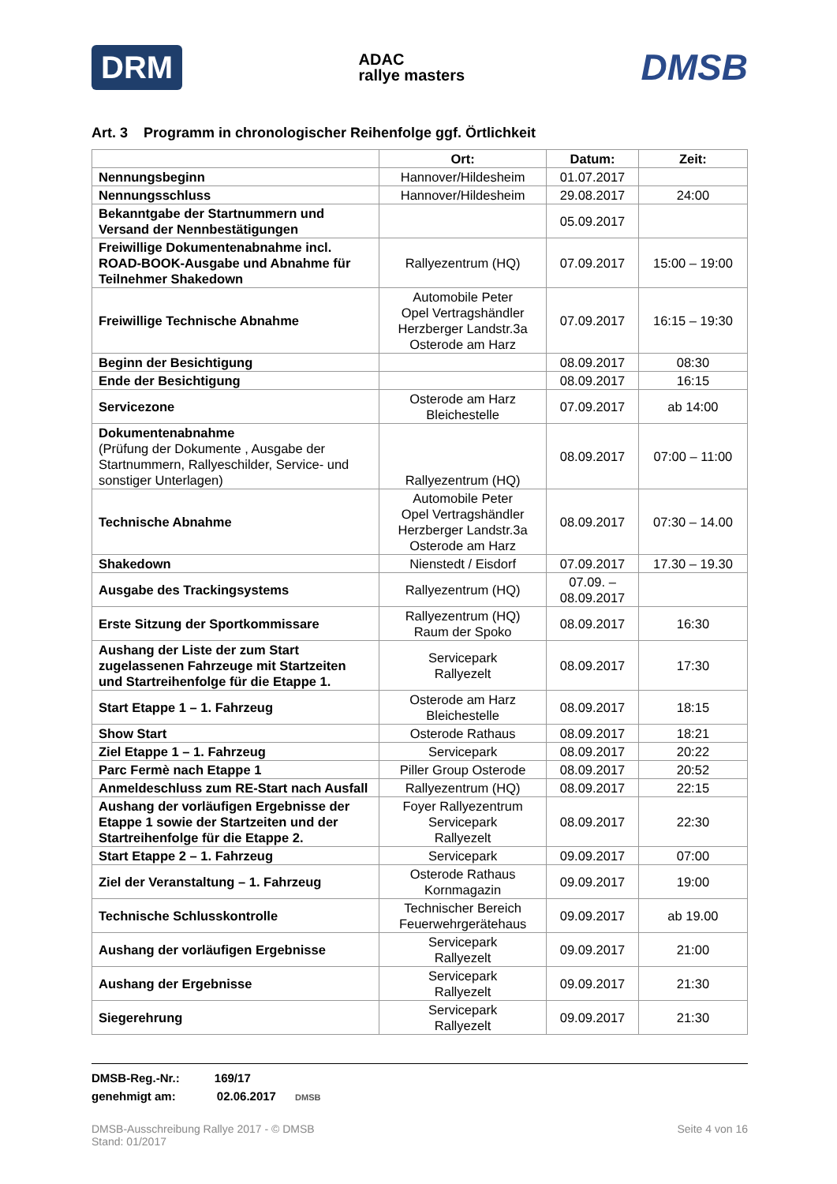DRM ADAC
rallye masters DMSB
Art. 3 Programm in chronologischer Reihenfolge ggf. Örtlichkeit
| | Ort: | Datum: | Zeit: |
| --- | --- | --- | --- |
| Nennungsbeginn | Hannover/Hildesheim | 01.07.2017 | |
| Nennungsschluss | Hannover/Hildesheim | 29.08.2017 | 24:00 |
| Bekanntgabe der Startnummern und Versand der Nennbestätigungen | | 05.09.2017 | |
| Freiwillige Dokumentenabnahme incl. ROAD-BOOK-Ausgabe und Abnahme für Teilnehmer Shakedown | Rallyezentrum (HQ) | 07.09.2017 | 15:00 – 19:00 |
| Freiwillige Technische Abnahme | Automobile Peter Opel Vertragshändler Herzberger Landstr.3a Osterode am Harz | 07.09.2017 | 16:15 – 19:30 |
| Beginn der Besichtigung | | 08.09.2017 | 08:30 |
| Ende der Besichtigung | | 08.09.2017 | 16:15 |
| Servicezone | Osterode am Harz Bleichestelle | 07.09.2017 | ab 14:00 |
| Dokumentenabnahme (Prüfung der Dokumente , Ausgabe der Startnummern, Rallyeschilder, Service- und sonstiger Unterlagen) | Rallyezentrum (HQ) | 08.09.2017 | 07:00 – 11:00 |
| Technische Abnahme | Automobile Peter Opel Vertragshändler Herzberger Landstr.3a Osterode am Harz | 08.09.2017 | 07:30 – 14.00 |
| Shakedown | Nienstedt / Eisdorf | 07.09.2017 | 17.30 – 19.30 |
| Ausgabe des Trackingsystems | Rallyezentrum (HQ) | 07.09. – 08.09.2017 | |
| Erste Sitzung der Sportkommissare | Rallyezentrum (HQ) Raum der Spoko | 08.09.2017 | 16:30 |
| Aushang der Liste der zum Start zugelassenen Fahrzeuge mit Startzeiten und Startreihenfolge für die Etappe 1. | Servicepark Rallyezelt | 08.09.2017 | 17:30 |
| Start Etappe 1 – 1. Fahrzeug | Osterode am Harz Bleichestelle | 08.09.2017 | 18:15 |
| Show Start | Osterode Rathaus | 08.09.2017 | 18:21 |
| Ziel Etappe 1 – 1. Fahrzeug | Servicepark | 08.09.2017 | 20:22 |
| Parc Fermè nach Etappe 1 | Piller Group Osterode | 08.09.2017 | 20:52 |
| Anmeldeschluss zum RE-Start nach Ausfall | Rallyezentrum (HQ) | 08.09.2017 | 22:15 |
| Aushang der vorläufigen Ergebnisse der Etappe 1 sowie der Startzeiten und der Startreihenfolge für die Etappe 2. | Foyer Rallyezentrum Servicepark Rallyezelt | 08.09.2017 | 22:30 |
| Start Etappe 2 – 1. Fahrzeug | Servicepark | 09.09.2017 | 07:00 |
| Ziel der Veranstaltung – 1. Fahrzeug | Osterode Rathaus Kornmagazin | 09.09.2017 | 19:00 |
| Technische Schlusskontrolle | Technischer Bereich Feuerwehrgerätehaus | 09.09.2017 | ab 19.00 |
| Aushang der vorläufigen Ergebnisse | Servicepark Rallyezelt | 09.09.2017 | 21:00 |
| Aushang der Ergebnisse | Servicepark Rallyezelt | 09.09.2017 | 21:30 |
| Siegerehrung | Servicepark Rallyezelt | 09.09.2017 | 21:30 |
DMSB-Reg.-Nr.: 169/17
genehmigt am: 02.06.2017 DMSB
DMSB-Ausschreibung Rallye 2017 - © DMSB
Stand: 01/2017 Seite 4 von 16